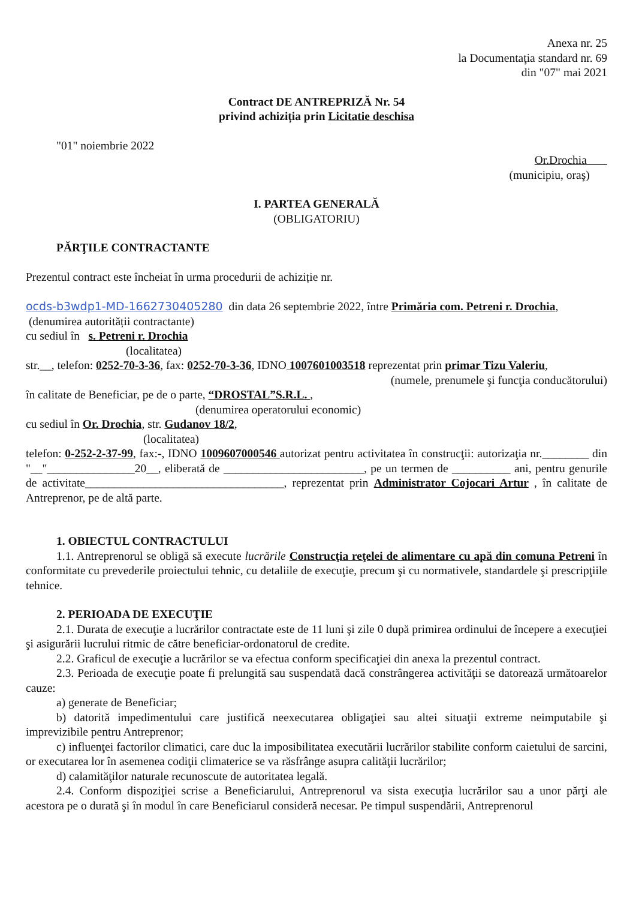Anexa nr. 25
la Documentaţia standard nr. 69
din "07" mai 2021
Contract DE ANTREPRIZĂ Nr. 54
privind achiziția prin Licitatie deschisa
"01" noiembrie 2022
Or.Drochia
(municipiu, oraş)
I. PARTEA GENERALĂ
(OBLIGATORIU)
PĂRŢILE CONTRACTANTE
Prezentul contract este încheiat în urma procedurii de achiziție nr.
ocds-b3wdp1-MD-1662730405280 din data 26 septembrie 2022, între Primăria com. Petreni r. Drochia,
(denumirea autorității contractante)
cu sediul în s. Petreni r. Drochia
(localitatea)
str.__, telefon: 0252-70-3-36, fax: 0252-70-3-36, IDNO 1007601003518 reprezentat prin primar Tizu Valeriu,
(numele, prenumele şi funcţia conducătorului)
în calitate de Beneficiar, pe de o parte, “DROSTAL”S.R.L. ,
(denumirea operatorului economic)
cu sediul în Or. Drochia, str. Gudanov 18/2,
(localitatea)
telefon: 0-252-2-37-99, fax:-, IDNO 1009607000546 autorizat pentru activitatea în construcţii: autorizaţia nr.________ din "__"_______________20__, eliberată de ________________________, pe un termen de __________ ani, pentru genurile de activitate__________________________________, reprezentat prin Administrator Cojocari Artur , în calitate de Antreprenor, pe de altă parte.
1. OBIECTUL CONTRACTULUI
1.1. Antreprenorul se obligă să execute lucrările Construcţia reţelei de alimentare cu apă din comuna Petreni în conformitate cu prevederile proiectului tehnic, cu detaliile de execuţie, precum şi cu normativele, standardele şi prescripţiile tehnice.
2. PERIOADA DE EXECUŢIE
2.1. Durata de execuţie a lucrărilor contractate este de 11 luni şi zile 0 după primirea ordinului de începere a execuţiei şi asigurării lucrului ritmic de către beneficiar-ordonatorul de credite.
2.2. Graficul de execuţie a lucrărilor se va efectua conform specificaţiei din anexa la prezentul contract.
2.3. Perioada de execuţie poate fi prelungită sau suspendată dacă constrângerea activităţii se datorează următoarelor cauze:
a) generate de Beneficiar;
b) datorită impedimentului care justifică neexecutarea obligaţiei sau altei situaţii extreme neimputabile şi imprevizibile pentru Antreprenor;
c) influenţei factorilor climatici, care duc la imposibilitatea executării lucrărilor stabilite conform caietului de sarcini, or executarea lor în asemenea codiţii climaterice se va răsfrânge asupra calităţii lucrărilor;
d) calamităţilor naturale recunoscute de autoritatea legală.
2.4. Conform dispoziţiei scrise a Beneficiarului, Antreprenorul va sista execuţia lucrărilor sau a unor părţi ale acestora pe o durată şi în modul în care Beneficiarul consideră necesar. Pe timpul suspendării, Antreprenorul